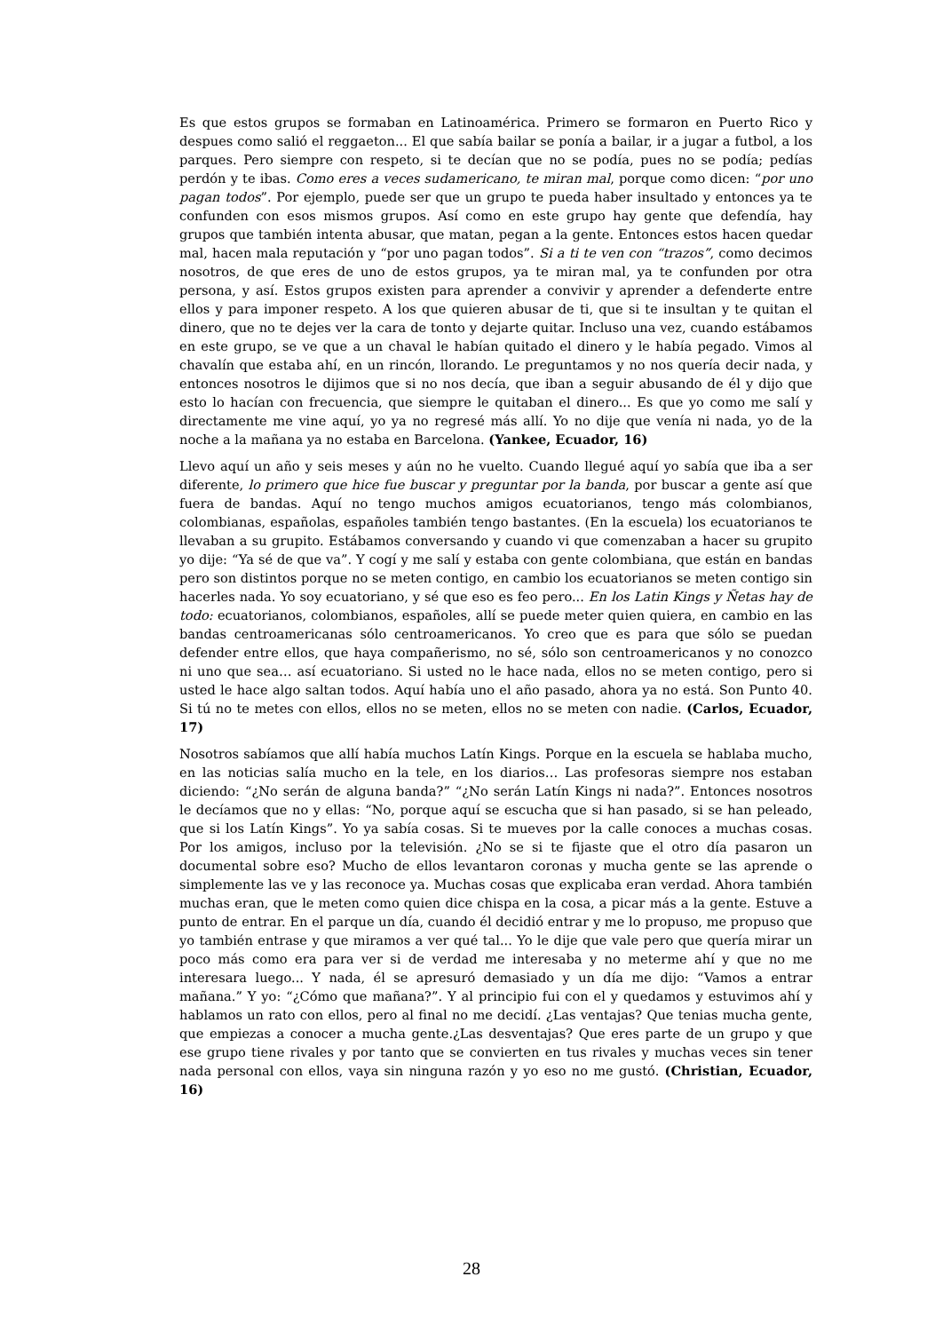Es que estos grupos se formaban en Latinoamérica. Primero se formaron en Puerto Rico y despues como salió el reggaeton... El que sabía bailar se ponía a bailar, ir a jugar a futbol, a los parques. Pero siempre con respeto, si te decían que no se podía, pues no se podía; pedías perdón y te ibas. Como eres a veces sudamericano, te miran mal, porque como dicen: “por uno pagan todos”. Por ejemplo, puede ser que un grupo te pueda haber insultado y entonces ya te confunden con esos mismos grupos. Así como en este grupo hay gente que defendía, hay grupos que también intenta abusar, que matan, pegan a la gente. Entonces estos hacen quedar mal, hacen mala reputación y “por uno pagan todos”. Si a ti te ven con “trazos”, como decimos nosotros, de que eres de uno de estos grupos, ya te miran mal, ya te confunden por otra persona, y así. Estos grupos existen para aprender a convivir y aprender a defenderte entre ellos y para imponer respeto. A los que quieren abusar de ti, que si te insultan y te quitan el dinero, que no te dejes ver la cara de tonto y dejarte quitar. Incluso una vez, cuando estábamos en este grupo, se ve que a un chaval le habían quitado el dinero y le había pegado. Vimos al chavalín que estaba ahí, en un rincón, llorando. Le preguntamos y no nos quería decir nada, y entonces nosotros le dijimos que si no nos decía, que iban a seguir abusando de él y dijo que esto lo hacían con frecuencia, que siempre le quitaban el dinero... Es que yo como me salí y directamente me vine aquí, yo ya no regresé más allí. Yo no dije que venía ni nada, yo de la noche a la mañana ya no estaba en Barcelona. (Yankee, Ecuador, 16)
Llevo aquí un año y seis meses y aún no he vuelto. Cuando llegué aquí yo sabía que iba a ser diferente, lo primero que hice fue buscar y preguntar por la banda, por buscar a gente así que fuera de bandas. Aquí no tengo muchos amigos ecuatorianos, tengo más colombianos, colombianas, españolas, españoles también tengo bastantes. (En la escuela) los ecuatorianos te llevaban a su grupito. Estábamos conversando y cuando vi que comenzaban a hacer su grupito yo dije: “Ya sé de que va”. Y cogí y me salí y estaba con gente colombiana, que están en bandas pero son distintos porque no se meten contigo, en cambio los ecuatorianos se meten contigo sin hacerles nada. Yo soy ecuatoriano, y sé que eso es feo pero... En los Latin Kings y Ñetas hay de todo: ecuatorianos, colombianos, españoles, allí se puede meter quien quiera, en cambio en las bandas centroamericanas sólo centroamericanos. Yo creo que es para que sólo se puedan defender entre ellos, que haya compañerismo, no sé, sólo son centroamericanos y no conozco ni uno que sea… así ecuatoriano. Si usted no le hace nada, ellos no se meten contigo, pero si usted le hace algo saltan todos. Aquí había uno el año pasado, ahora ya no está. Son Punto 40. Si tú no te metes con ellos, ellos no se meten, ellos no se meten con nadie. (Carlos, Ecuador, 17)
Nosotros sabíamos que allí había muchos Latín Kings. Porque en la escuela se hablaba mucho, en las noticias salía mucho en la tele, en los diarios… Las profesoras siempre nos estaban diciendo: “¿No serán de alguna banda?” “¿No serán Latín Kings ni nada?”. Entonces nosotros le decíamos que no y ellas: “No, porque aquí se escucha que si han pasado, si se han peleado, que si los Latín Kings”. Yo ya sabía cosas. Si te mueves por la calle conoces a muchas cosas. Por los amigos, incluso por la televisión. ¿No se si te fijaste que el otro día pasaron un documental sobre eso? Mucho de ellos levantaron coronas y mucha gente se las aprende o simplemente las ve y las reconoce ya. Muchas cosas que explicaba eran verdad. Ahora también muchas eran, que le meten como quien dice chispa en la cosa, a picar más a la gente. Estuve a punto de entrar. En el parque un día, cuando él decidió entrar y me lo propuso, me propuso que yo también entrase y que miramos a ver qué tal... Yo le dije que vale pero que quería mirar un poco más como era para ver si de verdad me interesaba y no meterme ahí y que no me interesara luego... Y nada, él se apresuró demasiado y un día me dijo: “Vamos a entrar mañana.” Y yo: “¿Cómo que mañana?”. Y al principio fui con el y quedamos y estuvimos ahí y hablamos un rato con ellos, pero al final no me decidí. ¿Las ventajas? Que tenias mucha gente, que empiezas a conocer a mucha gente.¿Las desventajas? Que eres parte de un grupo y que ese grupo tiene rivales y por tanto que se convierten en tus rivales y muchas veces sin tener nada personal con ellos, vaya sin ninguna razón y yo eso no me gustó. (Christian, Ecuador, 16)
28